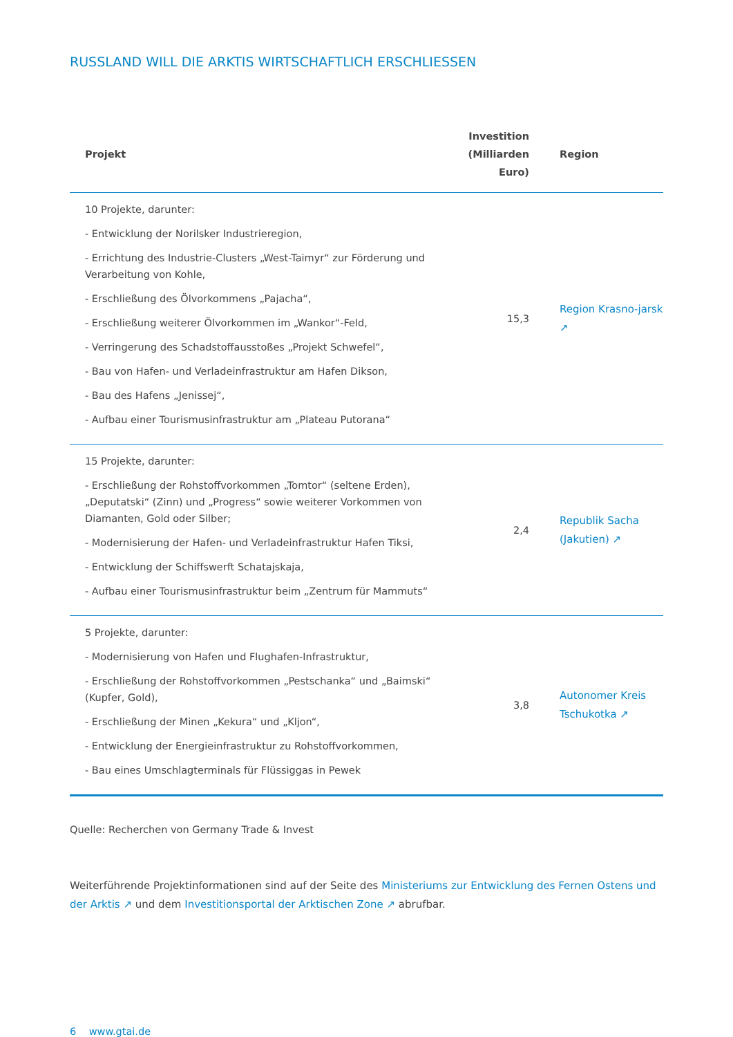RUSSLAND WILL DIE ARKTIS WIRTSCHAFTLICH ERSCHLIESSEN
| Projekt | Investition (Milliarden Euro) | Region |
| --- | --- | --- |
| 10 Projekte, darunter: - Entwicklung der Norilsker Industrieregion, - Errichtung des Industrie-Clusters „West-Taimyr“ zur Förderung und Verarbeitung von Kohle, - Erschließung des Ölvorkommens „Pajacha“, - Erschließung weiterer Ölvorkommen im „Wankor“-Feld, - Verringerung des Schadstoffausstoßes „Projekt Schwefel“, - Bau von Hafen- und Verladeinfrastruktur am Hafen Dikson, - Bau des Hafens „Jenissej“, - Aufbau einer Tourismusinfrastruktur am „Plateau Putorana“ | 15,3 | Region Krasno-jarsk ↗ |
| 15 Projekte, darunter: - Erschließung der Rohstoffvorkommen „Tomtor“ (seltene Erden), „Deputatski“ (Zinn) und „Progress“ sowie weiterer Vorkommen von Diamanten, Gold oder Silber; - Modernisierung der Hafen- und Verladeinfrastruktur Hafen Tiksi, - Entwicklung der Schiffswerft Schatajskaja, - Aufbau einer Tourismusinfrastruktur beim „Zentrum für Mammuts“ | 2,4 | Republik Sacha (Jakutien) ↗ |
| 5 Projekte, darunter: - Modernisierung von Hafen und Flughafen-Infrastruktur, - Erschließung der Rohstoffvorkommen „Pestschanka“ und „Baimski“ (Kupfer, Gold), - Erschließung der Minen „Kekura“ und „Kljon“, - Entwicklung der Energieinfrastruktur zu Rohstoffvorkommen, - Bau eines Umschlagterminals für Flüssiggas in Pewek | 3,8 | Autonomer Kreis Tschukotka ↗ |
Quelle: Recherchen von Germany Trade & Invest
Weiterführende Projektinformationen sind auf der Seite des Ministeriums zur Entwicklung des Fernen Ostens und der Arktis ↗ und dem Investitionsportal der Arktischen Zone ↗ abrufbar.
6 www.gtai.de